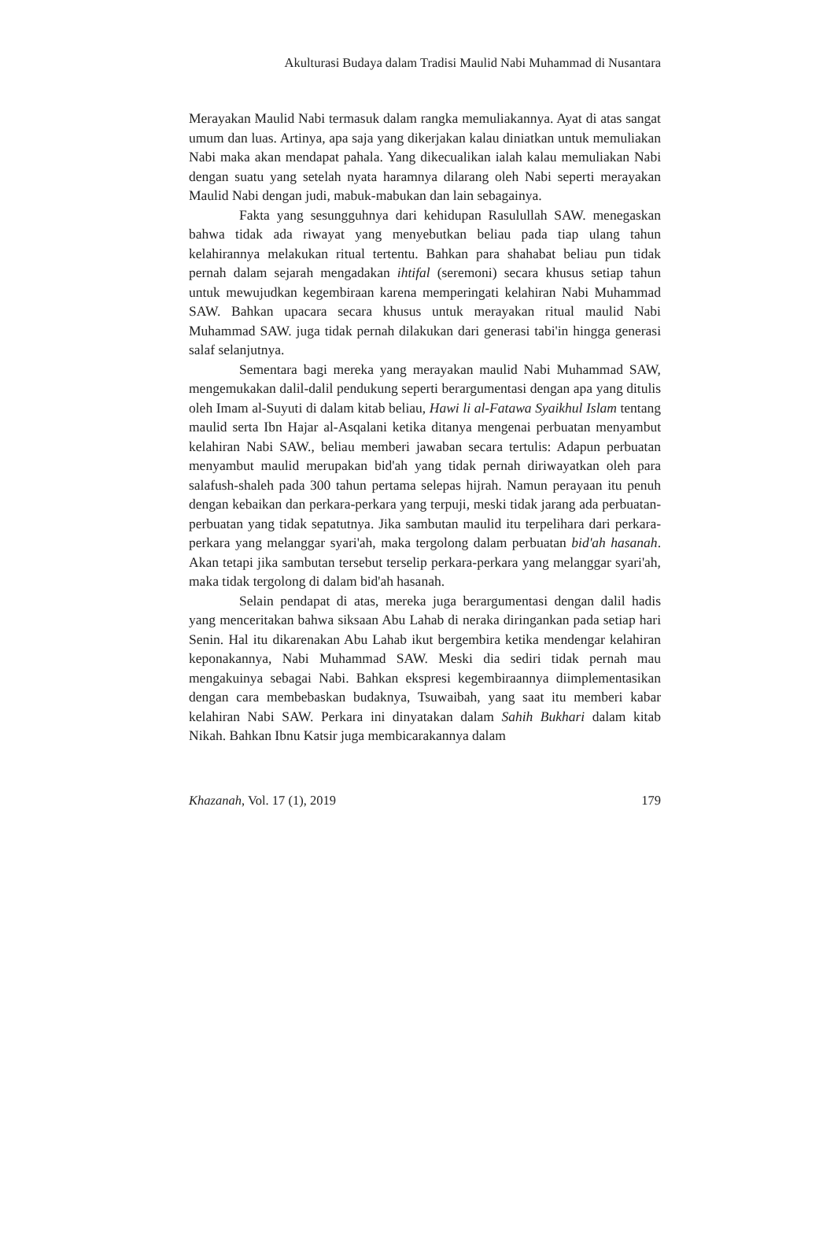Akulturasi Budaya dalam Tradisi Maulid Nabi Muhammad di Nusantara
Merayakan Maulid Nabi termasuk dalam rangka memuliakannya. Ayat di atas sangat umum dan luas. Artinya, apa saja yang dikerjakan kalau diniatkan untuk memuliakan Nabi maka akan mendapat pahala. Yang dikecualikan ialah kalau memuliakan Nabi dengan suatu yang setelah nyata haramnya dilarang oleh Nabi seperti merayakan Maulid Nabi dengan judi, mabuk-mabukan dan lain sebagainya.
Fakta yang sesungguhnya dari kehidupan Rasulullah SAW. menegaskan bahwa tidak ada riwayat yang menyebutkan beliau pada tiap ulang tahun kelahirannya melakukan ritual tertentu. Bahkan para shahabat beliau pun tidak pernah dalam sejarah mengadakan ihtifal (seremoni) secara khusus setiap tahun untuk mewujudkan kegembiraan karena memperingati kelahiran Nabi Muhammad SAW. Bahkan upacara secara khusus untuk merayakan ritual maulid Nabi Muhammad SAW. juga tidak pernah dilakukan dari generasi tabi'in hingga generasi salaf selanjutnya.
Sementara bagi mereka yang merayakan maulid Nabi Muhammad SAW, mengemukakan dalil-dalil pendukung seperti berargumentasi dengan apa yang ditulis oleh Imam al-Suyuti di dalam kitab beliau, Hawi li al-Fatawa Syaikhul Islam tentang maulid serta Ibn Hajar al-Asqalani ketika ditanya mengenai perbuatan menyambut kelahiran Nabi SAW., beliau memberi jawaban secara tertulis: Adapun perbuatan menyambut maulid merupakan bid'ah yang tidak pernah diriwayatkan oleh para salafush-shaleh pada 300 tahun pertama selepas hijrah. Namun perayaan itu penuh dengan kebaikan dan perkara-perkara yang terpuji, meski tidak jarang ada perbuatan-perbuatan yang tidak sepatutnya. Jika sambutan maulid itu terpelihara dari perkara-perkara yang melanggar syari'ah, maka tergolong dalam perbuatan bid'ah hasanah. Akan tetapi jika sambutan tersebut terselip perkara-perkara yang melanggar syari'ah, maka tidak tergolong di dalam bid'ah hasanah.
Selain pendapat di atas, mereka juga berargumentasi dengan dalil hadis yang menceritakan bahwa siksaan Abu Lahab di neraka diringankan pada setiap hari Senin. Hal itu dikarenakan Abu Lahab ikut bergembira ketika mendengar kelahiran keponakannya, Nabi Muhammad SAW. Meski dia sediri tidak pernah mau mengakuinya sebagai Nabi. Bahkan ekspresi kegembiraannya diimplementasikan dengan cara membebaskan budaknya, Tsuwaibah, yang saat itu memberi kabar kelahiran Nabi SAW. Perkara ini dinyatakan dalam Sahih Bukhari dalam kitab Nikah. Bahkan Ibnu Katsir juga membicarakannya dalam
Khazanah, Vol. 17 (1), 2019 179